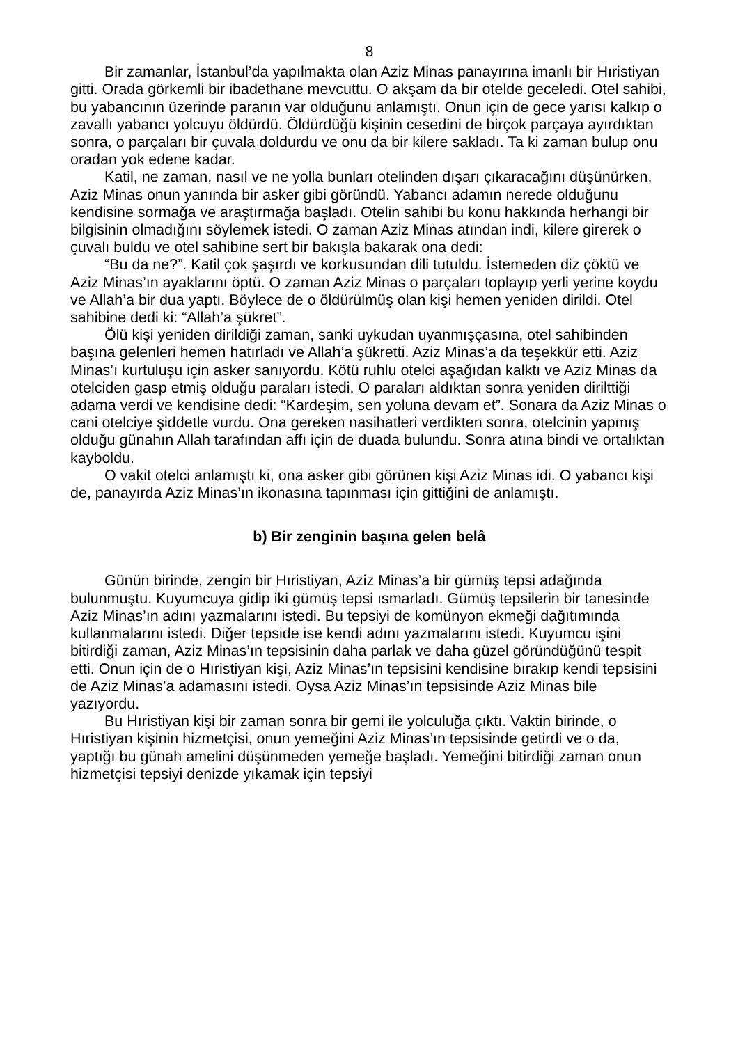8
Bir zamanlar, İstanbul’da yapılmakta olan Aziz Minas panayırına imanlı bir Hıristiyan gitti. Orada görkemli bir ibadethane mevcuttu. O akşam da bir otelde geceledi. Otel sahibi, bu yabancının üzerinde paranın var olduğunu anlamıştı. Onun için de gece yarısı kalkıp o zavallı yabancı yolcuyu öldürdü. Öldürdüğü kişinin cesedini de birçok parçaya ayırdıktan sonra, o parçaları bir çuvala doldurdu ve onu da bir kilere sakladı. Ta ki zaman bulup onu oradan yok edene kadar.
Katil, ne zaman, nasıl ve ne yolla bunları otelinden dışarı çıkaracağını düşünürken, Aziz Minas onun yanında bir asker gibi göründü. Yabancı adamın nerede olduğunu kendisine sormağa ve araştırmağa başladı. Otelin sahibi bu konu hakkında herhangi bir bilgisinin olmadığını söylemek istedi. O zaman Aziz Minas atından indi, kilere girerek o çuvalı buldu ve otel sahibine sert bir bakışla bakarak ona dedi:
“Bu da ne?”. Katil çok şaşırdı ve korkusundan dili tutuldu. İstemeden diz çöktü ve Aziz Minas’ın ayaklarını öptü. O zaman Aziz Minas o parçaları toplayıp yerli yerine koydu ve Allah’a bir dua yaptı. Böylece de o öldürülmüş olan kişi hemen yeniden dirildi. Otel sahibine dedi ki: “Allah’a şükret”.
Ölü kişi yeniden dirildiği zaman, sanki uykudan uyanmışçasına, otel sahibinden başına gelenleri hemen hatırladı ve Allah’a şükretti. Aziz Minas’a da teşekkür etti. Aziz Minas’ı kurtuluşu için asker sanıyordu. Kötü ruhlu otelci aşağıdan kalktı ve Aziz Minas da otelciden gasp etmiş olduğu paraları istedi. O paraları aldıktan sonra yeniden dirilttiği adama verdi ve kendisine dedi: “Kardeşim, sen yoluna devam et”. Sonara da Aziz Minas o cani otelciye şiddetle vurdu. Ona gereken nasihatleri verdikten sonra, otelcinin yapmış olduğu günahın Allah tarafından affı için de duada bulundu. Sonra atına bindi ve ortalıktan kayboldu.
O vakit otelci anlamıştı ki, ona asker gibi görünen kişi Aziz Minas idi. O yabancı kişi de, panayırda Aziz Minas’ın ikonasına tapınması için gittiğini de anlamıştı.
b) Bir zenginin başına gelen belâ
Günün birinde, zengin bir Hıristiyan, Aziz Minas’a bir gümüş tepsi adağında bulunmuştu. Kuyumcuya gidip iki gümüş tepsi ısmarladı. Gümüş tepsilerin bir tanesinde Aziz Minas’ın adını yazmalarını istedi. Bu tepsiyi de komünyon ekmeği dağıtımında kullanmalarını istedi. Diğer tepside ise kendi adını yazmalarını istedi. Kuyumcu işini bitirdiği zaman, Aziz Minas’ın tepsisinin daha parlak ve daha güzel göründüğünü tespit etti. Onun için de o Hıristiyan kişi, Aziz Minas’ın tepsisini kendisine bırakıp kendi tepsisini de Aziz Minas’a adamasını istedi. Oysa Aziz Minas’ın tepsisinde Aziz Minas bile yazıyordu.
Bu Hıristiyan kişi bir zaman sonra bir gemi ile yolculuğa çıktı. Vaktin birinde, o Hıristiyan kişinin hizmetçisi, onun yemeğini Aziz Minas’ın tepsisinde getirdi ve o da, yaptığı bu günah amelini düşünmeden yemeğe başladı. Yemeğini bitirdiği zaman onun hizmetçisi tepsiyi denizde yıkamak için tepsiyi